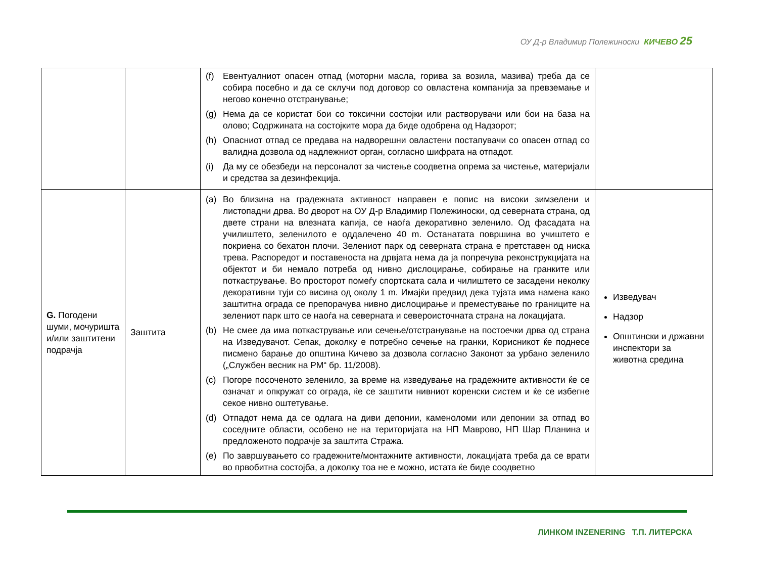ОУ Д-р Владимир Полежиноски КИЧЕВО 25
| | | (f) Евентуалниот опасен отпад (моторни масла, горива за возила, мазива) треба да се собира посебно и да се склучи под договор со овластена компанија за превземање и негово конечно отстранување; (g) Нема да се користат бои со токсични состојки или растворувачи или бои на база на олово; Содржината на состојките мора да биде одобрена од Надзорот; (h) Опасниот отпад се предава на надворешни овластени постапувачи со опасен отпад со валидна дозвола од надлежниот орган, согласно шифрата на отпадот. (i) Да му се обезбеди на персоналот за чистење соодветна опрема за чистење, материјали и средства за дезинфекција. | |
| G. Погодени шуми, мочуришта и/или заштитени подрачја | Заштита | (a) Во близина на градежната активност направен е попис на високи зимзелени и листопадни дрва. Во дворот на ОУ Д-р Владимир Полежиноски, од северната страна, од двете страни на влезната капија, се наоѓа декоративно зеленило. Од фасадата на училиштето, зеленилото е оддалечено 40 m. Останатата површина во учиштето е покриена со бехатон плочи. Зелениот парк од северната страна е претставен од ниска трева. Распоредот и поставеноста на дрвјата нема да ја попречува реконструкцијата на објектот и би немало потреба од нивно дислоцирање, собирање на гранките или поткастрување. Во просторот помеѓу спортската сала и чилиштето се засадени неколку декоративни туји со висина од околу 1 m. Имајќи предвид дека тујата има намена како заштитна ограда се препорачува нивно дислоцирање и преместување по границите на зелениот парк што се наоѓа на северната и североисточната страна на локацијата. (b) Не смее да има поткастрување или сечење/отстранување на постоечки дрва од страна на Изведувачот. Сепак, доколку е потребно сечење на гранки, Корисникот ќе поднесе писмено барање до општина Кичево за дозвола согласно Законот за урбано зеленило („Службен весник на РМ“ бр. 11/2008). (c) Погоре посоченото зеленило, за време на изведување на градежните активности ќе се означат и опкружат со ограда, ќе се заштити нивниот коренски систем и ќе се избегне секое нивно оштетување. (d) Отпадот нема да се одлага на диви депонии, каменоломи или депонии за отпад во соседните области, особено не на територијата на НП Маврово, НП Шар Планина и предложеното подрачје за заштита Стража. (e) По завршувањето со градежните/монтажните активности, локацијата треба да се врати во првобитна состојба, а доколку тоа не е можно, истата ќе биде соодветно | Изведувач Надзор Општински и државни инспектори за животна средина |
ЛИНКОМ INZENERING Т.П. ЛИТЕРСКА